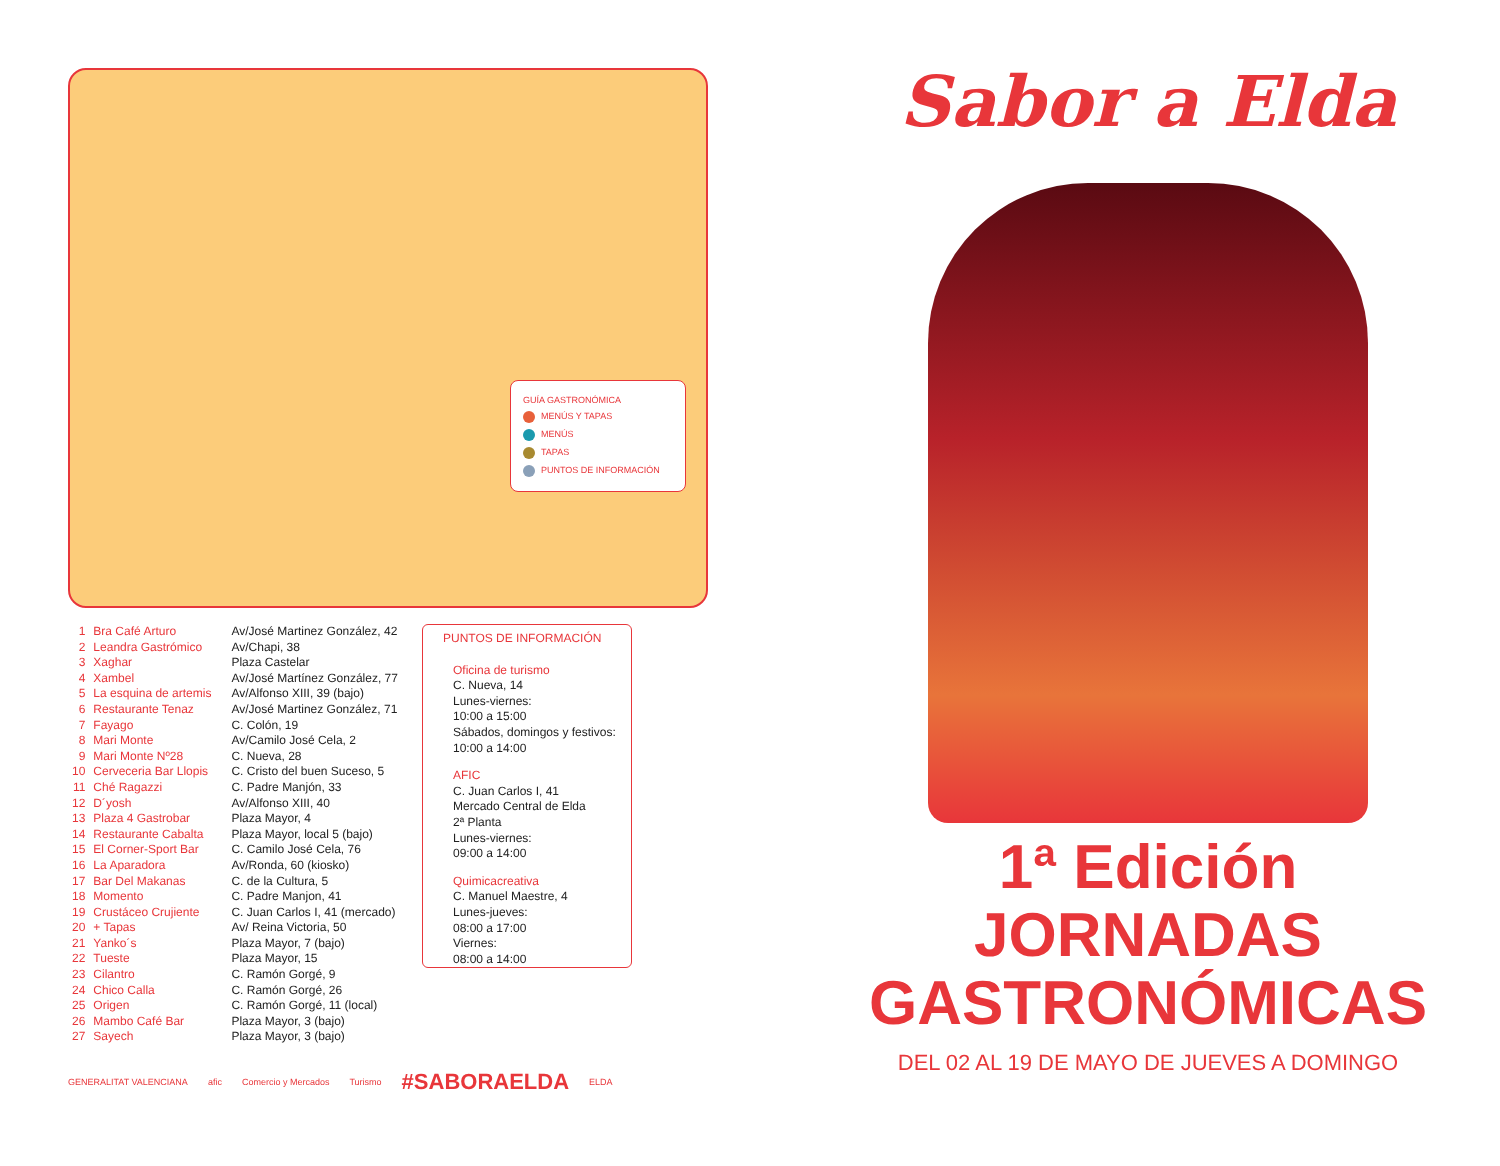GUÍA GASTRONÓMICA
MENÚS Y TAPAS
MENÚS
TAPAS
PUNTOS DE INFORMACIÓN
| 1 | Bra Café Arturo | Av/José Martinez González, 42 |
| 2 | Leandra Gastrómico | Av/Chapi, 38 |
| 3 | Xaghar | Plaza Castelar |
| 4 | Xambel | Av/José Martínez González, 77 |
| 5 | La esquina de artemis | Av/Alfonso XIII, 39 (bajo) |
| 6 | Restaurante Tenaz | Av/José Martinez González, 71 |
| 7 | Fayago | C. Colón, 19 |
| 8 | Mari Monte | Av/Camilo José Cela, 2 |
| 9 | Mari Monte Nº28 | C. Nueva, 28 |
| 10 | Cerveceria Bar Llopis | C. Cristo del buen Suceso, 5 |
| 11 | Ché Ragazzi | C. Padre Manjón, 33 |
| 12 | D´yosh | Av/Alfonso XIII, 40 |
| 13 | Plaza 4 Gastrobar | Plaza Mayor, 4 |
| 14 | Restaurante Cabalta | Plaza Mayor, local 5 (bajo) |
| 15 | El Corner-Sport Bar | C. Camilo José Cela, 76 |
| 16 | La Aparadora | Av/Ronda, 60 (kiosko) |
| 17 | Bar Del Makanas | C. de la Cultura, 5 |
| 18 | Momento | C. Padre Manjon, 41 |
| 19 | Crustáceo Crujiente | C. Juan Carlos I, 41 (mercado) |
| 20 | + Tapas | Av/ Reina Victoria, 50 |
| 21 | Yanko´s | Plaza Mayor, 7 (bajo) |
| 22 | Tueste | Plaza Mayor, 15 |
| 23 | Cilantro | C. Ramón Gorgé, 9 |
| 24 | Chico Calla | C. Ramón Gorgé, 26 |
| 25 | Origen | C. Ramón Gorgé, 11 (local) |
| 26 | Mambo Café Bar | Plaza Mayor, 3 (bajo) |
| 27 | Sayech | Plaza Mayor, 3 (bajo) |
PUNTOS DE INFORMACIÓN
Oficina de turismo
C. Nueva, 14
Lunes-viernes:
10:00 a 15:00
Sábados, domingos y festivos:
10:00 a 14:00
AFIC
C. Juan Carlos I, 41
Mercado Central de Elda
2ª Planta
Lunes-viernes:
09:00 a 14:00
Quimicacreativa
C. Manuel Maestre, 4
Lunes-jueves:
08:00 a 17:00
Viernes:
08:00 a 14:00
GENERALITAT VALENCIANA afic Comercio y Mercados Turismo #SABORAELDA ELDA
Sabor a Elda
1ª Edición JORNADAS
GASTRONÓMICAS
DEL 02 AL 19 DE MAYO DE JUEVES A DOMINGO